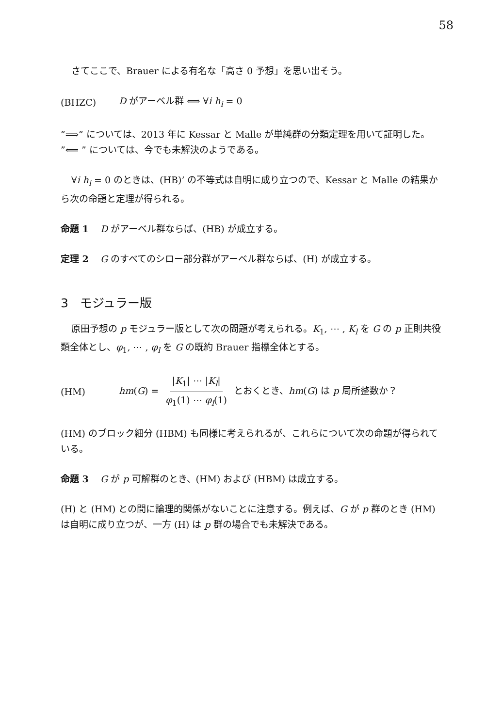58
さてここで、Brauer による有名な「高さ 0 予想」を思い出そう。
(BHZC) D がアーベル群 ⟺ ∀i h<sub>i</sub> = 0
”⟹” については、2013 年に Kessar と Malle が単純群の分類定理を用いて証明した。
”⟸ ” については、今でも未解決のようである。
∀i h<sub>i</sub> = 0 のときは、(HB)’ の不等式は自明に成り立つので、Kessar と Malle の結果から次の命題と定理が得られる。
命題 1 D がアーベル群ならば、(HB) が成立する。
定理 2 G のすべてのシロー部分群がアーベル群ならば、(H) が成立する。
3 モジュラー版
原田予想の p モジュラー版として次の問題が考えられる。K<sub>1</sub>, ⋯ , K<sub>l</sub> を G の p 正則共役類全体とし、φ<sub>1</sub>, ⋯ , φ<sub>l</sub> を G の既約 Brauer 指標全体とする。
(HM) hm(G) = |K<sub>1</sub>| ⋯ |K<sub>l</sub>| φ<sub>1</sub>(1) ⋯ φ<sub>l</sub>(1) とおくとき、hm(G) は p 局所整数か？
(HM) のブロック細分 (HBM) も同様に考えられるが、これらについて次の命題が得られている。
命題 3 G が p 可解群のとき、(HM) および (HBM) は成立する。
(H) と (HM) との間に論理的関係がないことに注意する。例えば、G が p 群のとき (HM) は自明に成り立つが、一方 (H) は p 群の場合でも未解決である。